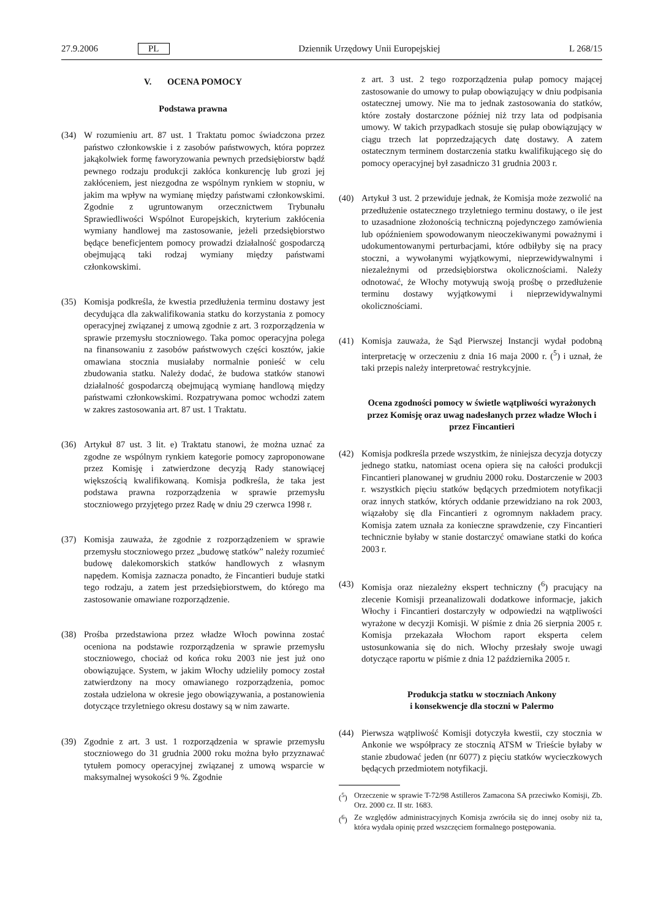27.9.2006 PL Dziennik Urzędowy Unii Europejskiej L 268/15
V. OCENA POMOCY
Podstawa prawna
(34) W rozumieniu art. 87 ust. 1 Traktatu pomoc świadczona przez państwo członkowskie i z zasobów państwowych, która poprzez jakąkolwiek formę faworyzowania pewnych przedsiębiorstw bądź pewnego rodzaju produkcji zakłóca konkurencję lub grozi jej zakłóceniem, jest niezgodna ze wspólnym rynkiem w stopniu, w jakim ma wpływ na wymianę między państwami członkowskimi. Zgodnie z ugruntowanym orzecznictwem Trybunału Sprawiedliwości Wspólnot Europejskich, kryterium zakłócenia wymiany handlowej ma zastosowanie, jeżeli przedsiębiorstwo będące beneficjentem pomocy prowadzi działalność gospodarczą obejmującą taki rodzaj wymiany między państwami członkowskimi.
(35) Komisja podkreśla, że kwestia przedłużenia terminu dostawy jest decydująca dla zakwalifikowania statku do korzystania z pomocy operacyjnej związanej z umową zgodnie z art. 3 rozporządzenia w sprawie przemysłu stoczniowego. Taka pomoc operacyjna polega na finansowaniu z zasobów państwowych części kosztów, jakie omawiana stocznia musiałaby normalnie ponieść w celu zbudowania statku. Należy dodać, że budowa statków stanowi działalność gospodarczą obejmującą wymianę handlową między państwami członkowskimi. Rozpatrywana pomoc wchodzi zatem w zakres zastosowania art. 87 ust. 1 Traktatu.
(36) Artykuł 87 ust. 3 lit. e) Traktatu stanowi, że można uznać za zgodne ze wspólnym rynkiem kategorie pomocy zaproponowane przez Komisję i zatwierdzone decyzją Rady stanowiącej większością kwalifikowaną. Komisja podkreśla, że taka jest podstawa prawna rozporządzenia w sprawie przemysłu stoczniowego przyjętego przez Radę w dniu 29 czerwca 1998 r.
(37) Komisja zauważa, że zgodnie z rozporządzeniem w sprawie przemysłu stoczniowego przez „budowę statków” należy rozumieć budowę dalekomorskich statków handlowych z własnym napędem. Komisja zaznacza ponadto, że Fincantieri buduje statki tego rodzaju, a zatem jest przedsiębiorstwem, do którego ma zastosowanie omawiane rozporządzenie.
(38) Prośba przedstawiona przez władze Włoch powinna zostać oceniona na podstawie rozporządzenia w sprawie przemysłu stoczniowego, chociaż od końca roku 2003 nie jest już ono obowiązujące. System, w jakim Włochy udzieliły pomocy został zatwierdzony na mocy omawianego rozporządzenia, pomoc została udzielona w okresie jego obowiązywania, a postanowienia dotyczące trzyletniego okresu dostawy są w nim zawarte.
(39) Zgodnie z art. 3 ust. 1 rozporządzenia w sprawie przemysłu stoczniowego do 31 grudnia 2000 roku można było przyznawać tytułem pomocy operacyjnej związanej z umową wsparcie w maksymalnej wysokości 9 %. Zgodnie
z art. 3 ust. 2 tego rozporządzenia pułap pomocy mającej zastosowanie do umowy to pułap obowiązujący w dniu podpisania ostatecznej umowy. Nie ma to jednak zastosowania do statków, które zostały dostarczone później niż trzy lata od podpisania umowy. W takich przypadkach stosuje się pułap obowiązujący w ciągu trzech lat poprzedzających datę dostawy. A zatem ostatecznym terminem dostarczenia statku kwalifikującego się do pomocy operacyjnej był zasadniczo 31 grudnia 2003 r.
(40) Artykuł 3 ust. 2 przewiduje jednak, że Komisja może zezwolić na przedłużenie ostatecznego trzyletniego terminu dostawy, o ile jest to uzasadnione złożonością techniczną pojedynczego zamówienia lub opóźnieniem spowodowanym nieoczekiwanymi poważnymi i udokumentowanymi perturbacjami, które odbiłyby się na pracy stoczni, a wywołanymi wyjątkowymi, nieprzewidywalnymi i niezależnymi od przedsiębiorstwa okolicznościami. Należy odnotować, że Włochy motywują swoją prośbę o przedłużenie terminu dostawy wyjątkowymi i nieprzewidywalnymi okolicznościami.
(41) Komisja zauważa, że Sąd Pierwszej Instancji wydał podobną interpretację w orzeczeniu z dnia 16 maja 2000 r. (<sup>5</sup>) i uznał, że taki przepis należy interpretować restrykcyjnie.
Ocena zgodności pomocy w świetle wątpliwości wyrażonych przez Komisję oraz uwag nadesłanych przez władze Włoch i przez Fincantieri
(42) Komisja podkreśla przede wszystkim, że niniejsza decyzja dotyczy jednego statku, natomiast ocena opiera się na całości produkcji Fincantieri planowanej w grudniu 2000 roku. Dostarczenie w 2003 r. wszystkich pięciu statków będących przedmiotem notyfikacji oraz innych statków, których oddanie przewidziano na rok 2003, wiązałoby się dla Fincantieri z ogromnym nakładem pracy. Komisja zatem uznała za konieczne sprawdzenie, czy Fincantieri technicznie byłaby w stanie dostarczyć omawiane statki do końca 2003 r.
(43) Komisja oraz niezależny ekspert techniczny (<sup>6</sup>) pracujący na zlecenie Komisji przeanalizowali dodatkowe informacje, jakich Włochy i Fincantieri dostarczyły w odpowiedzi na wątpliwości wyrażone w decyzji Komisji. W piśmie z dnia 26 sierpnia 2005 r. Komisja przekazała Włochom raport eksperta celem ustosunkowania się do nich. Włochy przesłały swoje uwagi dotyczące raportu w piśmie z dnia 12 października 2005 r.
Produkcja statku w stoczniach Ankony
i konsekwencje dla stoczni w Palermo
(44) Pierwsza wątpliwość Komisji dotyczyła kwestii, czy stocznia w Ankonie we współpracy ze stocznią ATSM w Trieście byłaby w stanie zbudować jeden (nr 6077) z pięciu statków wycieczkowych będących przedmiotem notyfikacji.
(<sup>5</sup>) Orzeczenie w sprawie T-72/98 Astilleros Zamacona SA przeciwko Komisji, Zb. Orz. 2000 cz. II str. 1683.
(<sup>6</sup>) Ze względów administracyjnych Komisja zwróciła się do innej osoby niż ta, która wydała opinię przed wszczęciem formalnego postępowania.